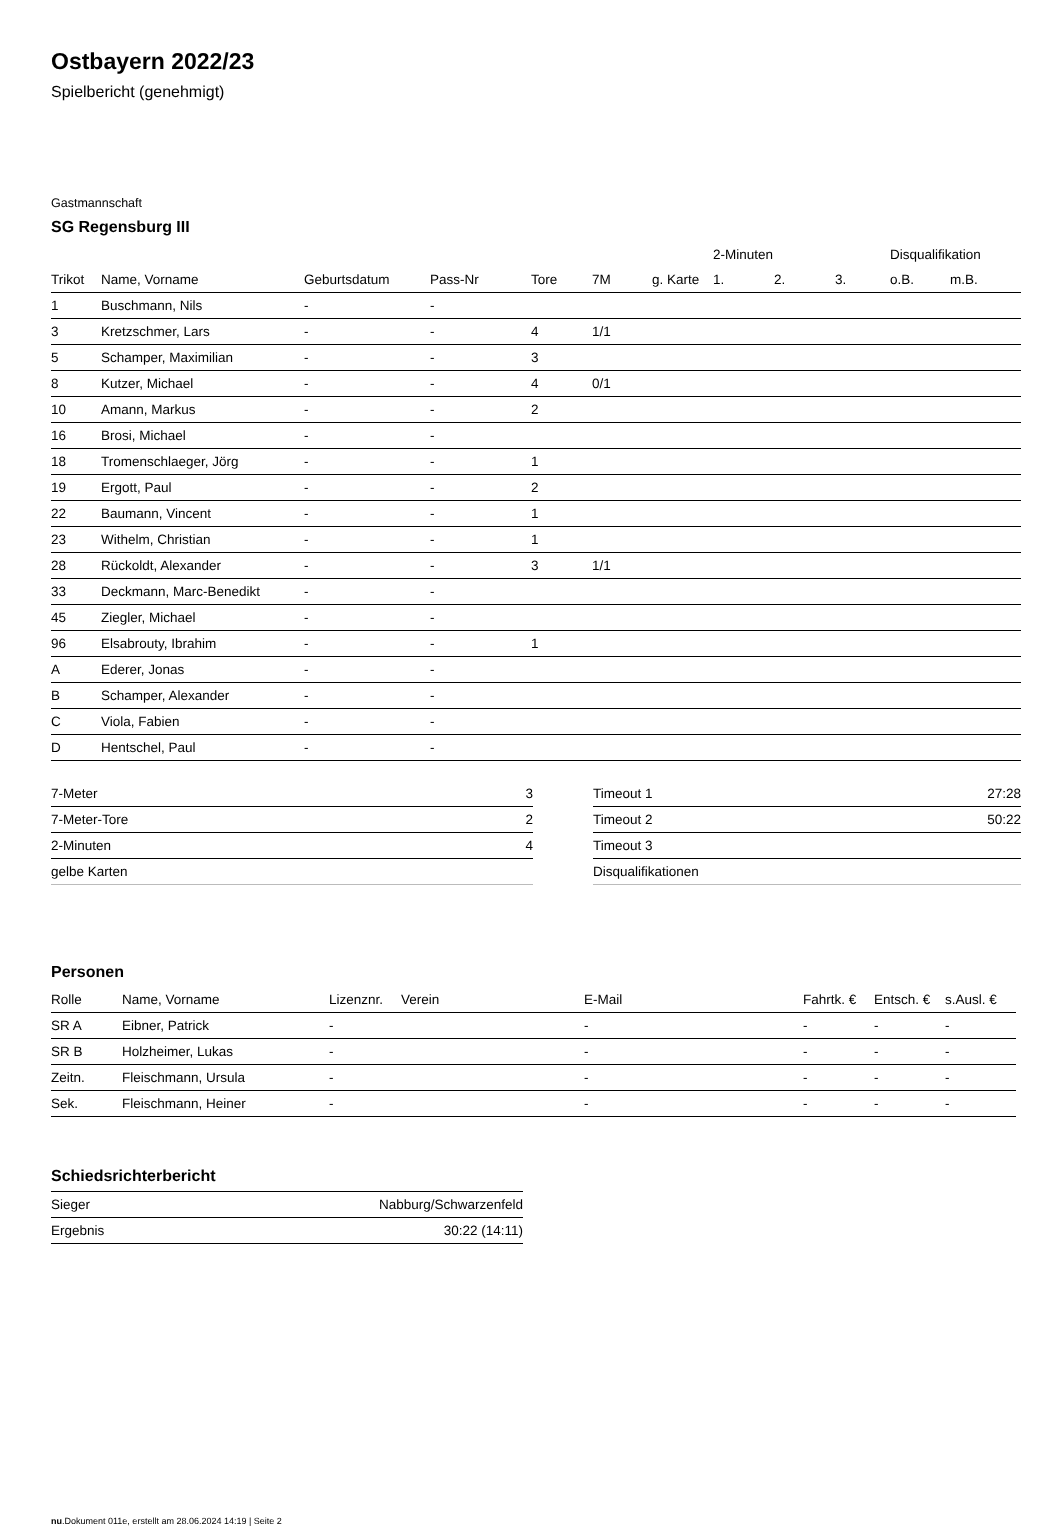Ostbayern 2022/23
Spielbericht (genehmigt)
Gastmannschaft
SG Regensburg III
| | | | | | | | 2-Minuten | | | Disqualifikation | |
| --- | --- | --- | --- | --- | --- | --- | --- | --- | --- | --- | --- |
| Trikot | Name, Vorname | Geburtsdatum | Pass-Nr | Tore | 7M | g. Karte | 1. | 2. | 3. | o.B. | m.B. |
| 1 | Buschmann, Nils | - | - | | | | | | | | |
| 3 | Kretzschmer, Lars | - | - | 4 | 1/1 | | | | | | |
| 5 | Schamper, Maximilian | - | - | 3 | | | | | | | |
| 8 | Kutzer, Michael | - | - | 4 | 0/1 | | | | | | |
| 10 | Amann, Markus | - | - | 2 | | | | | | | |
| 16 | Brosi, Michael | - | - | | | | | | | | |
| 18 | Tromenschlaeger, Jörg | - | - | 1 | | | | | | | |
| 19 | Ergott, Paul | - | - | 2 | | | | | | | |
| 22 | Baumann, Vincent | - | - | 1 | | | | | | | |
| 23 | Withelm, Christian | - | - | 1 | | | | | | | |
| 28 | Rückoldt, Alexander | - | - | 3 | 1/1 | | | | | | |
| 33 | Deckmann, Marc-Benedikt | - | - | | | | | | | | |
| 45 | Ziegler, Michael | - | - | | | | | | | | |
| 96 | Elsabrouty, Ibrahim | - | - | 1 | | | | | | | |
| A | Ederer, Jonas | - | - | | | | | | | | |
| B | Schamper, Alexander | - | - | | | | | | | | |
| C | Viola, Fabien | - | - | | | | | | | | |
| D | Hentschel, Paul | - | - | | | | | | | | |
| 7-Meter | 3 |
| 7-Meter-Tore | 2 |
| 2-Minuten | 4 |
| gelbe Karten | |
| Timeout 1 | 27:28 |
| Timeout 2 | 50:22 |
| Timeout 3 | |
| Disqualifikationen | |
Personen
| Rolle | Name, Vorname | Lizenznr. | Verein | E-Mail | Fahrtk. € | Entsch. € | s.Ausl. € |
| --- | --- | --- | --- | --- | --- | --- | --- |
| SR A | Eibner, Patrick | - | | - | - | - | - |
| SR B | Holzheimer, Lukas | - | | - | - | - | - |
| Zeitn. | Fleischmann, Ursula | - | | - | - | - | - |
| Sek. | Fleischmann, Heiner | - | | - | - | - | - |
Schiedsrichterbericht
| Sieger | Nabburg/Schwarzenfeld |
| Ergebnis | 30:22 (14:11) |
nu.Dokument 011e, erstellt am 28.06.2024 14:19 | Seite 2